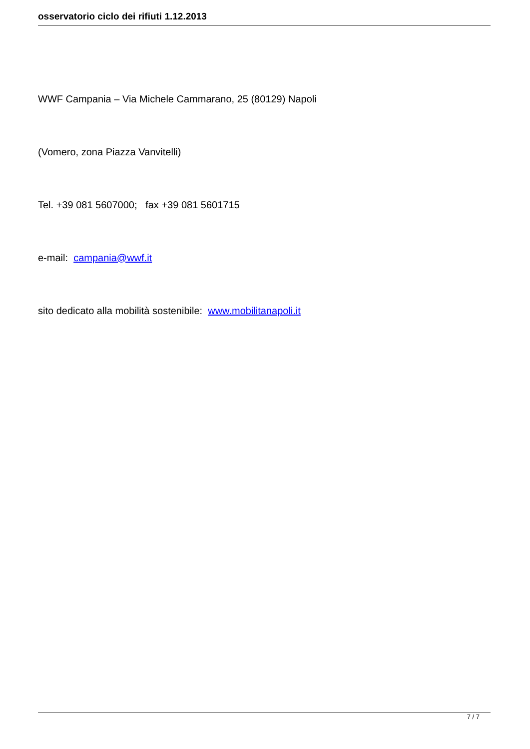osservatorio ciclo dei rifiuti 1.12.2013
WWF Campania – Via Michele Cammarano, 25 (80129) Napoli
(Vomero, zona Piazza Vanvitelli)
Tel. +39 081 5607000; fax +39 081 5601715
e-mail: campania@wwf.it
sito dedicato alla mobilità sostenibile: www.mobilitanapoli.it
7 / 7